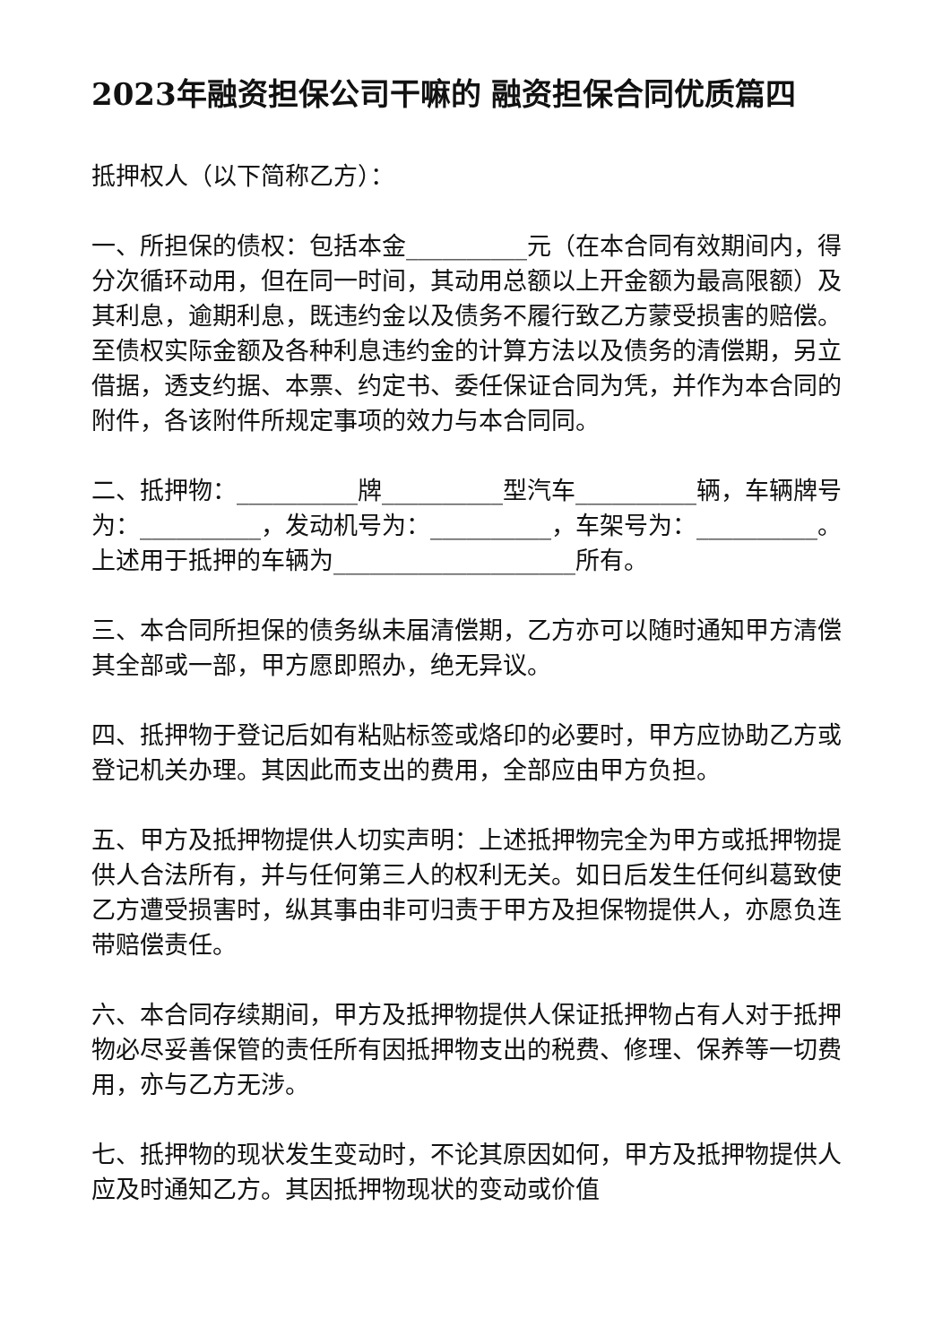2023年融资担保公司干嘛的 融资担保合同优质篇四
抵押权人（以下简称乙方）：
一、所担保的债权：包括本金__________元（在本合同有效期间内，得分次循环动用，但在同一时间，其动用总额以上开金额为最高限额）及其利息，逾期利息，既违约金以及债务不履行致乙方蒙受损害的赔偿。至债权实际金额及各种利息违约金的计算方法以及债务的清偿期，另立借据，透支约据、本票、约定书、委任保证合同为凭，并作为本合同的附件，各该附件所规定事项的效力与本合同同。
二、抵押物：__________牌__________型汽车__________辆，车辆牌号为：__________，发动机号为：__________，车架号为：__________。上述用于抵押的车辆为____________________所有。
三、本合同所担保的债务纵未届清偿期，乙方亦可以随时通知甲方清偿其全部或一部，甲方愿即照办，绝无异议。
四、抵押物于登记后如有粘贴标签或烙印的必要时，甲方应协助乙方或登记机关办理。其因此而支出的费用，全部应由甲方负担。
五、甲方及抵押物提供人切实声明：上述抵押物完全为甲方或抵押物提供人合法所有，并与任何第三人的权利无关。如日后发生任何纠葛致使乙方遭受损害时，纵其事由非可归责于甲方及担保物提供人，亦愿负连带赔偿责任。
六、本合同存续期间，甲方及抵押物提供人保证抵押物占有人对于抵押物必尽妥善保管的责任所有因抵押物支出的税费、修理、保养等一切费用，亦与乙方无涉。
七、抵押物的现状发生变动时，不论其原因如何，甲方及抵押物提供人应及时通知乙方。其因抵押物现状的变动或价值